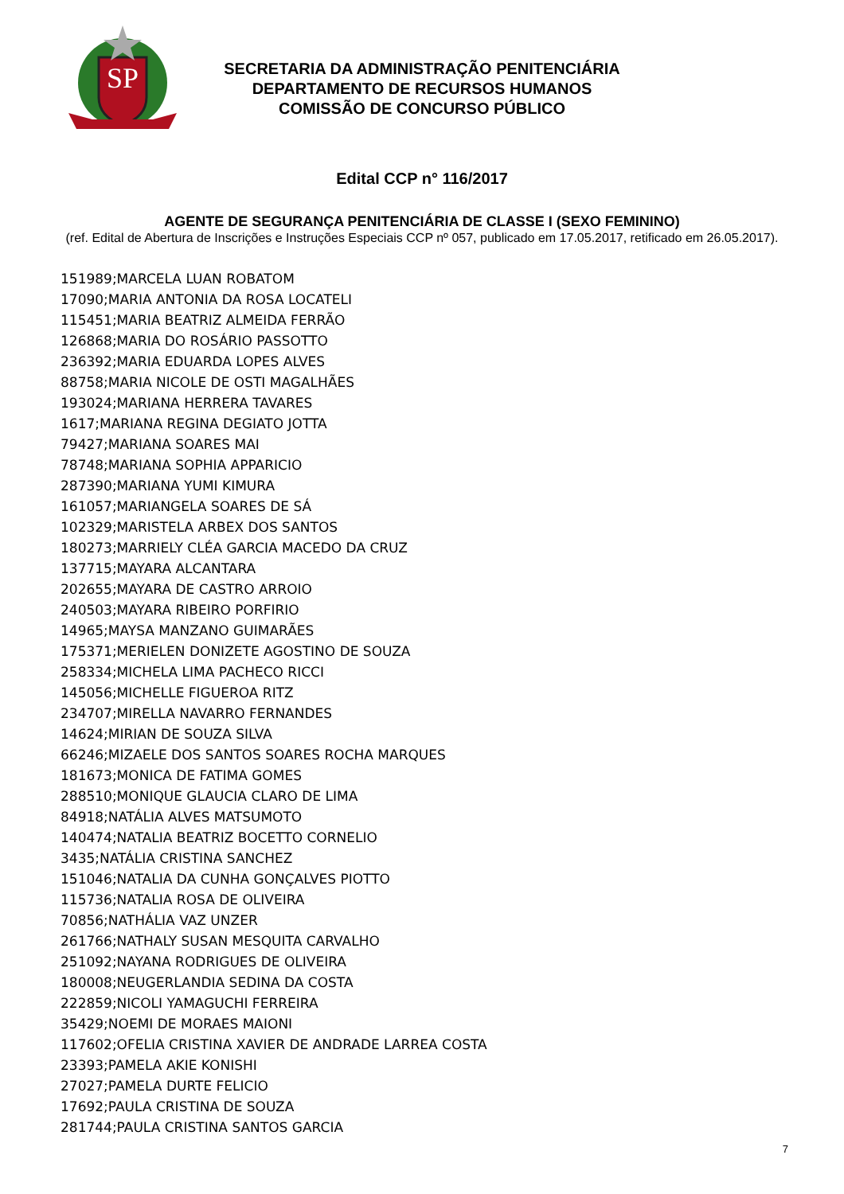SP
SECRETARIA DA ADMINISTRAÇÃO PENITENCIÁRIA
DEPARTAMENTO DE RECURSOS HUMANOS
COMISSÃO DE CONCURSO PÚBLICO
Edital CCP n° 116/2017
AGENTE DE SEGURANÇA PENITENCIÁRIA DE CLASSE I (SEXO FEMININO)
(ref. Edital de Abertura de Inscrições e Instruções Especiais CCP nº 057, publicado em 17.05.2017, retificado em 26.05.2017).
151989;MARCELA LUAN ROBATOM
17090;MARIA ANTONIA DA ROSA LOCATELI
115451;MARIA BEATRIZ ALMEIDA FERRÃO
126868;MARIA DO ROSÁRIO PASSOTTO
236392;MARIA EDUARDA LOPES ALVES
88758;MARIA NICOLE DE OSTI MAGALHÃES
193024;MARIANA HERRERA TAVARES
1617;MARIANA REGINA DEGIATO JOTTA
79427;MARIANA SOARES MAI
78748;MARIANA SOPHIA APPARICIO
287390;MARIANA YUMI KIMURA
161057;MARIANGELA SOARES DE SÁ
102329;MARISTELA ARBEX DOS SANTOS
180273;MARRIELY CLÉA GARCIA MACEDO DA CRUZ
137715;MAYARA ALCANTARA
202655;MAYARA DE CASTRO ARROIO
240503;MAYARA RIBEIRO PORFIRIO
14965;MAYSA MANZANO GUIMARÃES
175371;MERIELEN DONIZETE AGOSTINO DE SOUZA
258334;MICHELA LIMA PACHECO RICCI
145056;MICHELLE FIGUEROA RITZ
234707;MIRELLA NAVARRO FERNANDES
14624;MIRIAN DE SOUZA SILVA
66246;MIZAELE DOS SANTOS SOARES ROCHA MARQUES
181673;MONICA DE FATIMA GOMES
288510;MONIQUE GLAUCIA CLARO DE LIMA
84918;NATÁLIA ALVES MATSUMOTO
140474;NATALIA BEATRIZ BOCETTO CORNELIO
3435;NATÁLIA CRISTINA SANCHEZ
151046;NATALIA DA CUNHA GONÇALVES PIOTTO
115736;NATALIA ROSA DE OLIVEIRA
70856;NATHÁLIA VAZ UNZER
261766;NATHALY SUSAN MESQUITA CARVALHO
251092;NAYANA RODRIGUES DE OLIVEIRA
180008;NEUGERLANDIA SEDINA DA COSTA
222859;NICOLI YAMAGUCHI FERREIRA
35429;NOEMI DE MORAES MAIONI
117602;OFELIA CRISTINA XAVIER DE ANDRADE LARREA COSTA
23393;PAMELA AKIE KONISHI
27027;PAMELA DURTE FELICIO
17692;PAULA CRISTINA DE SOUZA
281744;PAULA CRISTINA SANTOS GARCIA
7